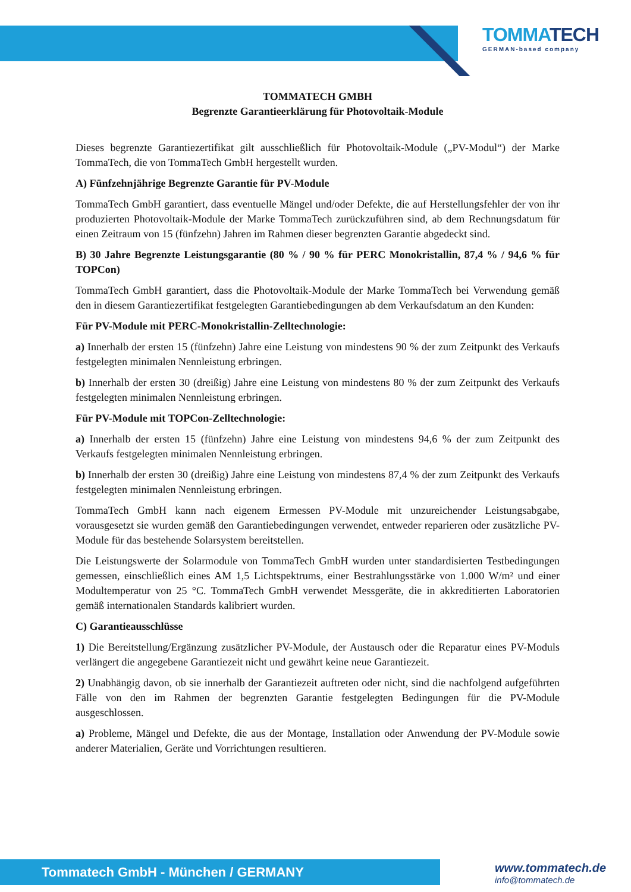TOMMATECH
GERMAN-based company
TOMMATECH GMBH
Begrenzte Garantieerklärung für Photovoltaik-Module
Dieses begrenzte Garantiezertifikat gilt ausschließlich für Photovoltaik-Module („PV-Modul“) der Marke TommaTech, die von TommaTech GmbH hergestellt wurden.
A) Fünfzehnjährige Begrenzte Garantie für PV-Module
TommaTech GmbH garantiert, dass eventuelle Mängel und/oder Defekte, die auf Herstellungsfehler der von ihr produzierten Photovoltaik-Module der Marke TommaTech zurückzuführen sind, ab dem Rechnungsdatum für einen Zeitraum von 15 (fünfzehn) Jahren im Rahmen dieser begrenzten Garantie abgedeckt sind.
B) 30 Jahre Begrenzte Leistungsgarantie (80 % / 90 % für PERC Monokristallin, 87,4 % / 94,6 % für TOPCon)
TommaTech GmbH garantiert, dass die Photovoltaik-Module der Marke TommaTech bei Verwendung gemäß den in diesem Garantiezertifikat festgelegten Garantiebedingungen ab dem Verkaufsdatum an den Kunden:
Für PV-Module mit PERC-Monokristallin-Zelltechnologie:
a) Innerhalb der ersten 15 (fünfzehn) Jahre eine Leistung von mindestens 90 % der zum Zeitpunkt des Verkaufs festgelegten minimalen Nennleistung erbringen.
b) Innerhalb der ersten 30 (dreißig) Jahre eine Leistung von mindestens 80 % der zum Zeitpunkt des Verkaufs festgelegten minimalen Nennleistung erbringen.
Für PV-Module mit TOPCon-Zelltechnologie:
a) Innerhalb der ersten 15 (fünfzehn) Jahre eine Leistung von mindestens 94,6 % der zum Zeitpunkt des Verkaufs festgelegten minimalen Nennleistung erbringen.
b) Innerhalb der ersten 30 (dreißig) Jahre eine Leistung von mindestens 87,4 % der zum Zeitpunkt des Verkaufs festgelegten minimalen Nennleistung erbringen.
TommaTech GmbH kann nach eigenem Ermessen PV-Module mit unzureichender Leistungsabgabe, vorausgesetzt sie wurden gemäß den Garantiebedingungen verwendet, entweder reparieren oder zusätzliche PV-Module für das bestehende Solarsystem bereitstellen.
Die Leistungswerte der Solarmodule von TommaTech GmbH wurden unter standardisierten Testbedingungen gemessen, einschließlich eines AM 1,5 Lichtspektrums, einer Bestrahlungsstärke von 1.000 W/m² und einer Modultemperatur von 25 °C. TommaTech GmbH verwendet Messgeräte, die in akkreditierten Laboratorien gemäß internationalen Standards kalibriert wurden.
C) Garantieausschlüsse
1) Die Bereitstellung/Ergänzung zusätzlicher PV-Module, der Austausch oder die Reparatur eines PV-Moduls verlängert die angegebene Garantiezeit nicht und gewährt keine neue Garantiezeit.
2) Unabhängig davon, ob sie innerhalb der Garantiezeit auftreten oder nicht, sind die nachfolgend aufgeführten Fälle von den im Rahmen der begrenzten Garantie festgelegten Bedingungen für die PV-Module ausgeschlossen.
a) Probleme, Mängel und Defekte, die aus der Montage, Installation oder Anwendung der PV-Module sowie anderer Materialien, Geräte und Vorrichtungen resultieren.
Tommatech GmbH - München / GERMANY
www.tommatech.de
info@tommatech.de